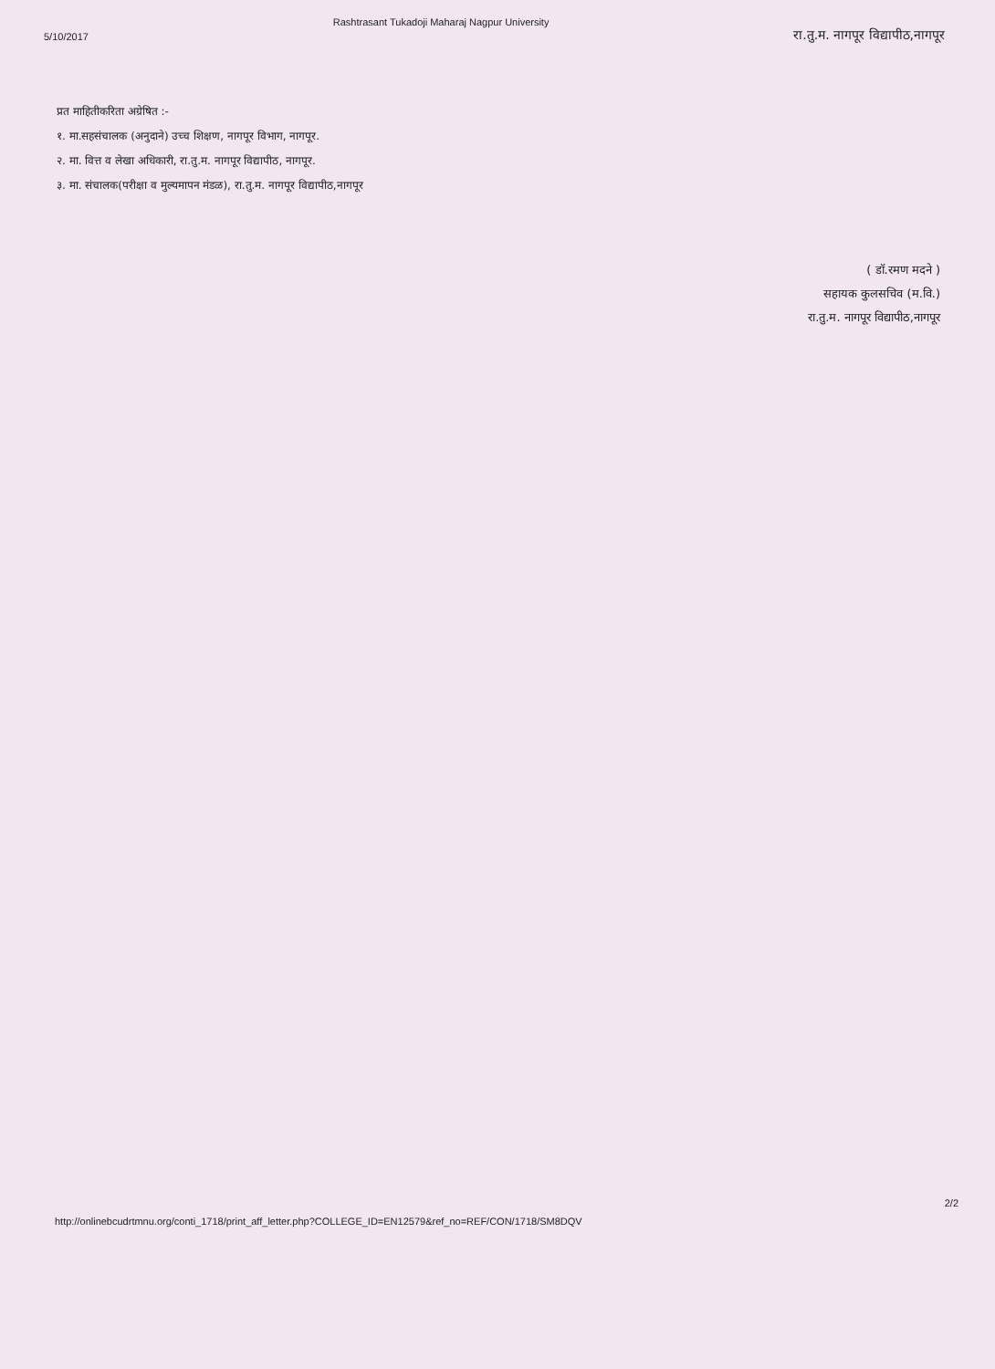5/10/2017
Rashtrasant Tukadoji Maharaj Nagpur University
रा.तु.म. नागपूर विद्यापीठ,नागपूर
प्रत माहितीकरिता अग्रेषित :-
१. मा.सहसंचालक (अनुदाने) उच्च शिक्षण, नागपूर विभाग, नागपूर.
२. मा. वित्त व लेखा अधिकारी, रा.तु.म. नागपूर विद्यापीठ, नागपूर.
३. मा. संचालक(परीक्षा व मुल्यमापन मंडळ), रा.तु.म. नागपूर विद्यापीठ,नागपूर
( डॉ.रमण मदने )
सहायक कुलसचिव (म.वि.)
रा.तु.म. नागपूर विद्यापीठ,नागपूर
http://onlinebcudrtmnu.org/conti_1718/print_aff_letter.php?COLLEGE_ID=EN12579&ref_no=REF/CON/1718/SM8DQV
2/2